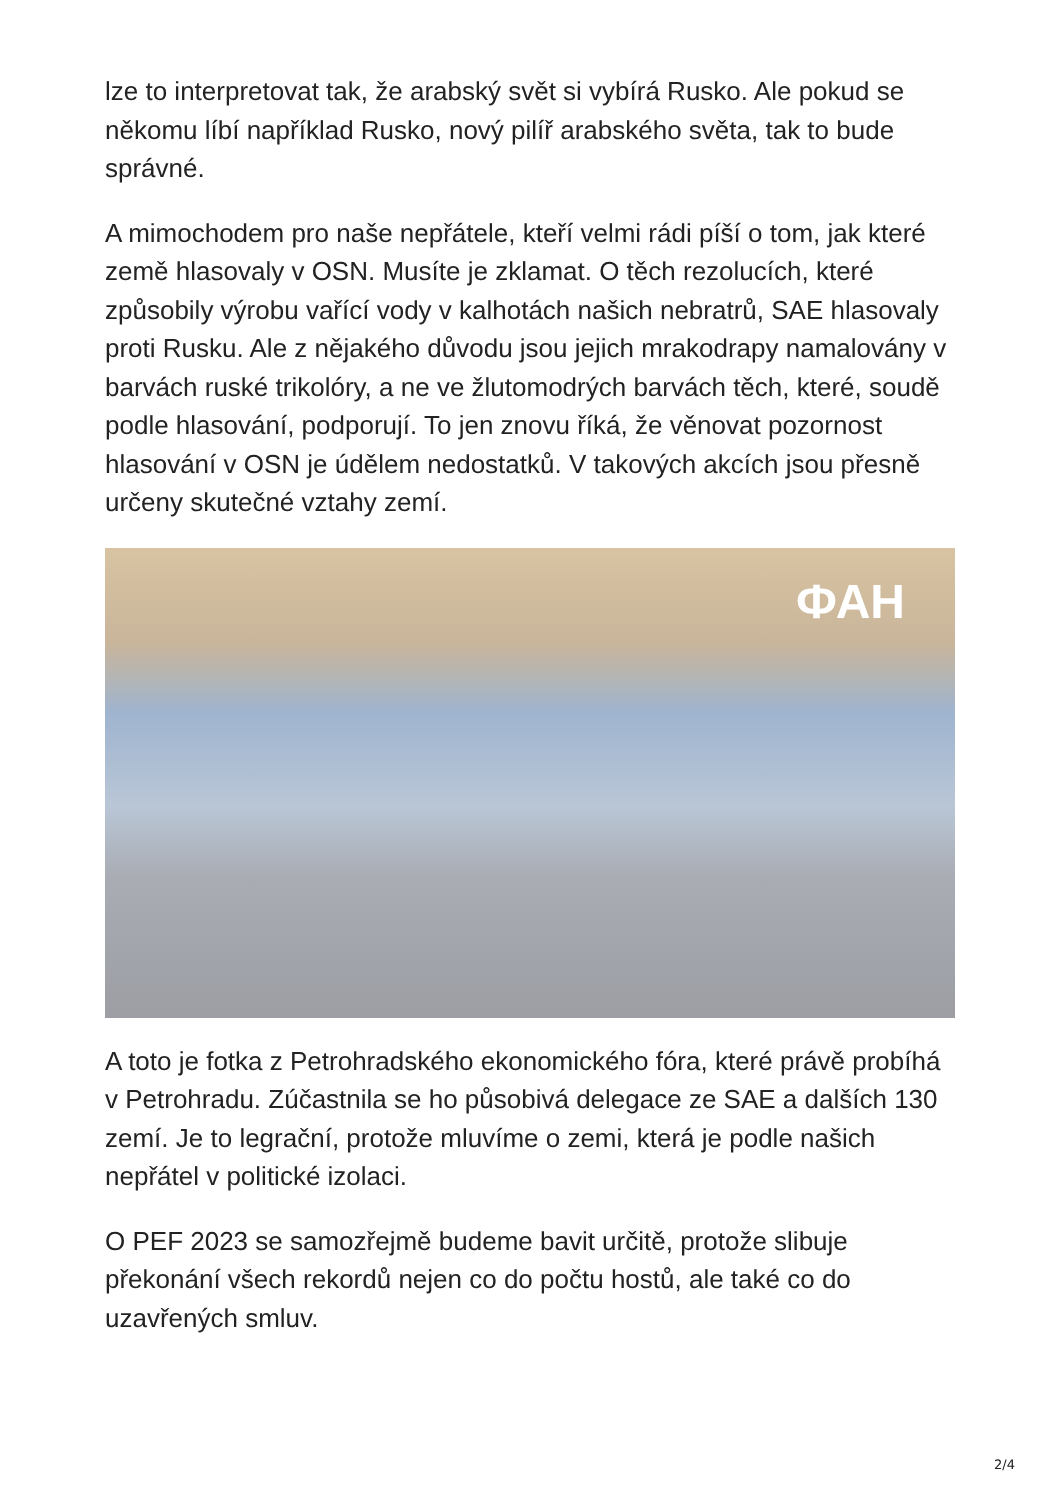lze to interpretovat tak, že arabský svět si vybírá Rusko. Ale pokud se někomu líbí například Rusko, nový pilíř arabského světa, tak to bude správné.
A mimochodem pro naše nepřátele, kteří velmi rádi píší o tom, jak které země hlasovaly v OSN. Musíte je zklamat. O těch rezolucích, které způsobily výrobu vařící vody v kalhotách našich nebratrů, SAE hlasovaly proti Rusku. Ale z nějakého důvodu jsou jejich mrakodrapy namalovány v barvách ruské trikolóry, a ne ve žlutomodrých barvách těch, které, soudě podle hlasování, podporují. To jen znovu říká, že věnovat pozornost hlasování v OSN je údělem nedostatků. V takových akcích jsou přesně určeny skutečné vztahy zemí.
ФАН
A toto je fotka z Petrohradského ekonomického fóra, které právě probíhá v Petrohradu. Zúčastnila se ho působivá delegace ze SAE a dalších 130 zemí. Je to legrační, protože mluvíme o zemi, která je podle našich nepřátel v politické izolaci.
O PEF 2023 se samozřejmě budeme bavit určitě, protože slibuje překonání všech rekordů nejen co do počtu hostů, ale také co do uzavřených smluv.
2/4